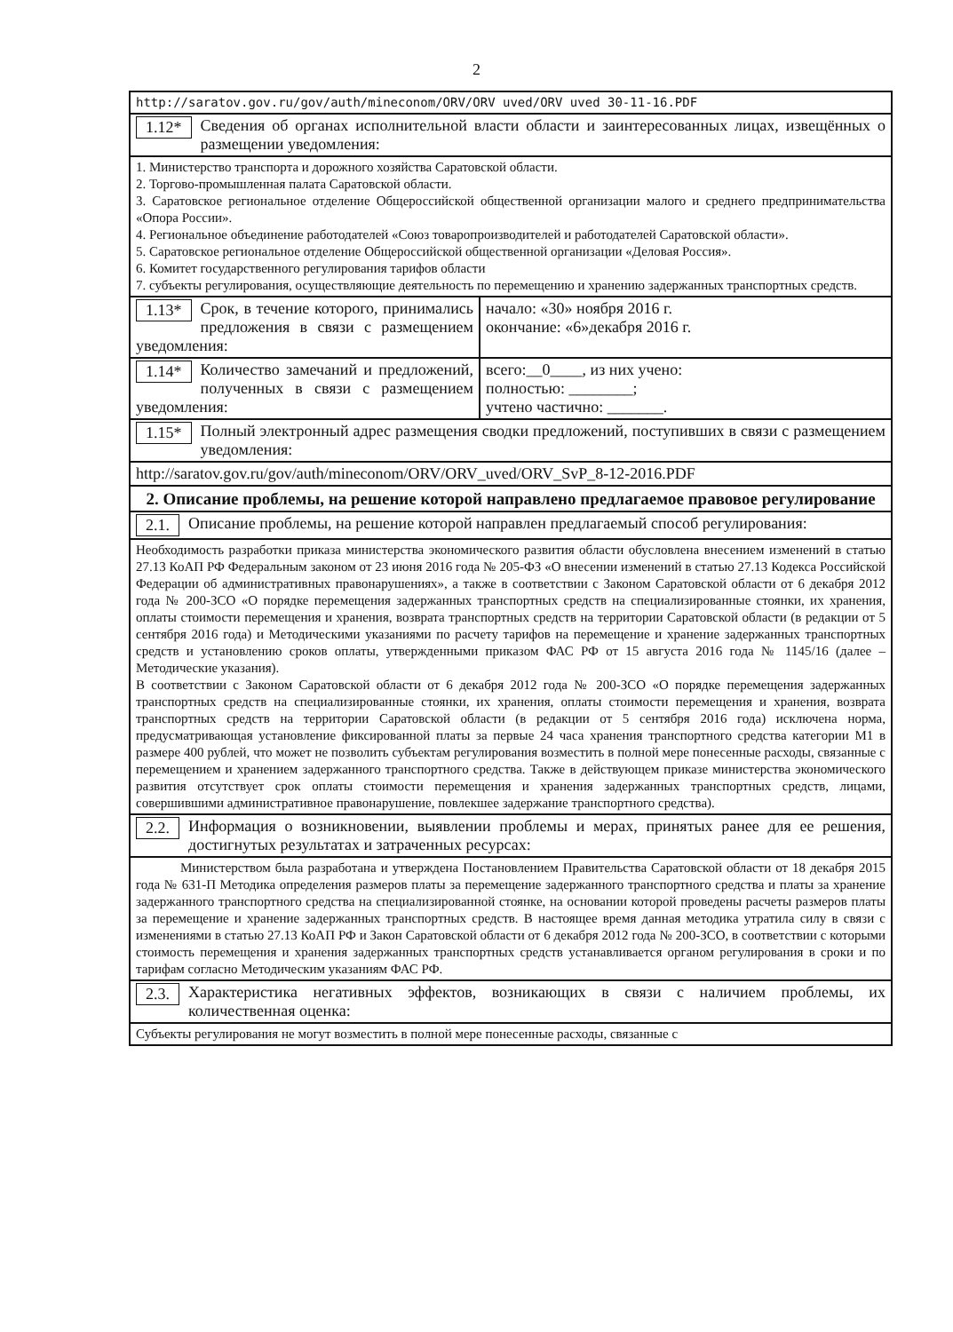2
| http://saratov.gov.ru/gov/auth/mineconom/ORV/ORV uved/ORV uved 30-11-16.PDF | |
| 1.12* Сведения об органах исполнительной власти области и заинтересованных лицах, извещённых о размещении уведомления: | |
| 1. Министерство транспорта и дорожного хозяйства Саратовской области. 2. Торгово-промышленная палата Саратовской области. 3. Саратовское региональное отделение Общероссийской общественной организации малого и среднего предпринимательства «Опора России». 4. Региональное объединение работодателей «Союз товаропроизводителей и работодателей Саратовской области». 5. Саратовское региональное отделение Общероссийской общественной организации «Деловая Россия». 6. Комитет государственного регулирования тарифов области 7. субъекты регулирования, осуществляющие деятельность по перемещению и хранению задержанных транспортных средств. | |
| 1.13* Срок, в течение которого, принимались предложения в связи с размещением уведомления: | начало: «30» ноября 2016 г. окончание: «6»декабря 2016 г. |
| 1.14* Количество замечаний и предложений, полученных в связи с размещением уведомления: | всего:__0____, из них учено: полностью: ________; учтено частично: _______. |
| 1.15* Полный электронный адрес размещения сводки предложений, поступивших в связи с размещением уведомления: | |
| http://saratov.gov.ru/gov/auth/mineconom/ORV/ORV_uved/ORV_SvP_8-12-2016.PDF | |
| 2. Описание проблемы, на решение которой направлено предлагаемое правовое регулирование | |
| 2.1. Описание проблемы, на решение которой направлен предлагаемый способ регулирования: | |
| Необходимость разработки приказа министерства экономического развития области обусловлена внесением изменений в статью 27.13 КоАП РФ Федеральным законом от 23 июня 2016 года № 205-ФЗ «О внесении изменений в статью 27.13 Кодекса Российской Федерации об административных правонарушениях», а также в соответствии с Законом Саратовской области от 6 декабря 2012 года № 200-ЗСО «О порядке перемещения задержанных транспортных средств на специализированные стоянки, их хранения, оплаты стоимости перемещения и хранения, возврата транспортных средств на территории Саратовской области (в редакции от 5 сентября 2016 года) и Методическими указаниями по расчету тарифов на перемещение и хранение задержанных транспортных средств и установлению сроков оплаты, утвержденными приказом ФАС РФ от 15 августа 2016 года № 1145/16 (далее – Методические указания). В соответствии с Законом Саратовской области от 6 декабря 2012 года № 200-ЗСО «О порядке перемещения задержанных транспортных средств на специализированные стоянки, их хранения, оплаты стоимости перемещения и хранения, возврата транспортных средств на территории Саратовской области (в редакции от 5 сентября 2016 года) исключена норма, предусматривающая установление фиксированной платы за первые 24 часа хранения транспортного средства категории М1 в размере 400 рублей, что может не позволить субъектам регулирования возместить в полной мере понесенные расходы, связанные с перемещением и хранением задержанного транспортного средства. Также в действующем приказе министерства экономического развития отсутствует срок оплаты стоимости перемещения и хранения задержанных транспортных средств, лицами, совершившими административное правонарушение, повлекшее задержание транспортного средства). | |
| 2.2. Информация о возникновении, выявлении проблемы и мерах, принятых ранее для ее решения, достигнутых результатах и затраченных ресурсах: | |
| Министерством была разработана и утверждена Постановлением Правительства Саратовской области от 18 декабря 2015 года № 631-П Методика определения размеров платы за перемещение задержанного транспортного средства и платы за хранение задержанного транспортного средства на специализированной стоянке, на основании которой проведены расчеты размеров платы за перемещение и хранение задержанных транспортных средств. В настоящее время данная методика утратила силу в связи с изменениями в статью 27.13 КоАП РФ и Закон Саратовской области от 6 декабря 2012 года № 200-ЗСО, в соответствии с которыми стоимость перемещения и хранения задержанных транспортных средств устанавливается органом регулирования в сроки и по тарифам согласно Методическим указаниям ФАС РФ. | |
| 2.3. Характеристика негативных эффектов, возникающих в связи с наличием проблемы, их количественная оценка: | |
| Субъекты регулирования не могут возместить в полной мере понесенные расходы, связанные с | |